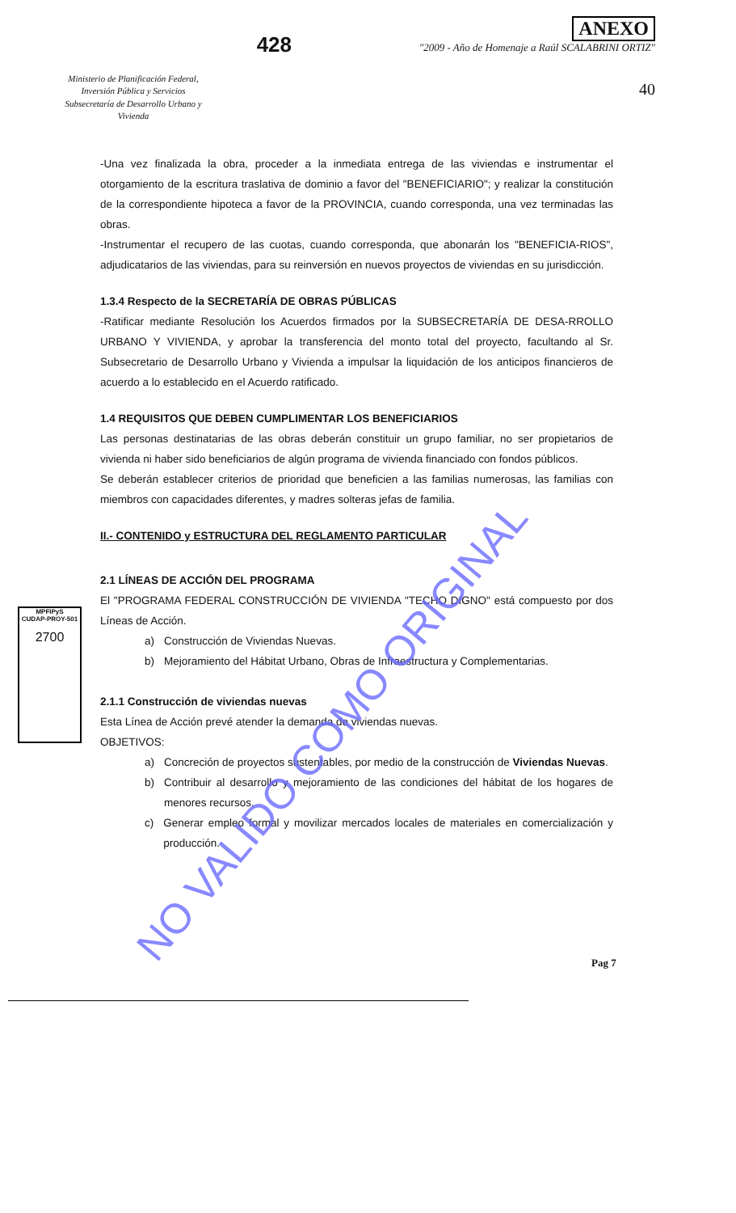Ministerio de Planificación Federal,
Inversión Pública y Servicios
Subsecretaría de Desarrollo Urbano y
Vivienda
428
ANEXO
"2009 - Año de Homenaje a Raúl SCALABRINI ORTIZ"
40
-Una vez finalizada la obra, proceder a la inmediata entrega de las viviendas e instrumentar el otorgamiento de la escritura traslativa de dominio a favor del "BENEFICIARIO"; y realizar la constitución de la correspondiente hipoteca a favor de la PROVINCIA, cuando corresponda, una vez terminadas las obras.
-Instrumentar el recupero de las cuotas, cuando corresponda, que abonarán los "BENEFICIA-RIOS", adjudicatarios de las viviendas, para su reinversión en nuevos proyectos de viviendas en su jurisdicción.
1.3.4 Respecto de la SECRETARÍA DE OBRAS PÚBLICAS
-Ratificar mediante Resolución los Acuerdos firmados por la SUBSECRETARÍA DE DESA-RROLLO URBANO Y VIVIENDA, y aprobar la transferencia del monto total del proyecto, facultando al Sr. Subsecretario de Desarrollo Urbano y Vivienda a impulsar la liquidación de los anticipos financieros de acuerdo a lo establecido en el Acuerdo ratificado.
1.4 REQUISITOS QUE DEBEN CUMPLIMENTAR LOS BENEFICIARIOS
Las personas destinatarias de las obras deberán constituir un grupo familiar, no ser propietarios de vivienda ni haber sido beneficiarios de algún programa de vivienda financiado con fondos públicos.
Se deberán establecer criterios de prioridad que beneficien a las familias numerosas, las familias con miembros con capacidades diferentes, y madres solteras jefas de familia.
II.- CONTENIDO y ESTRUCTURA DEL REGLAMENTO PARTICULAR
2.1 LÍNEAS DE ACCIÓN DEL PROGRAMA
El "PROGRAMA FEDERAL CONSTRUCCIÓN DE VIVIENDA "TECHO DIGNO" está compuesto por dos Líneas de Acción.
a) Construcción de Viviendas Nuevas.
b) Mejoramiento del Hábitat Urbano, Obras de Infraestructura y Complementarias.
2.1.1 Construcción de viviendas nuevas
Esta Línea de Acción prevé atender la demanda de viviendas nuevas.
OBJETIVOS:
a) Concreción de proyectos sustentables, por medio de la construcción de Viviendas Nuevas.
b) Contribuir al desarrollo y mejoramiento de las condiciones del hábitat de los hogares de menores recursos.
c) Generar empleo formal y movilizar mercados locales de materiales en comercialización y producción.
MPFIPyS
CUDAP-PROY-501
2700
Pag 7
NO VALIDO COMO ORIGINAL